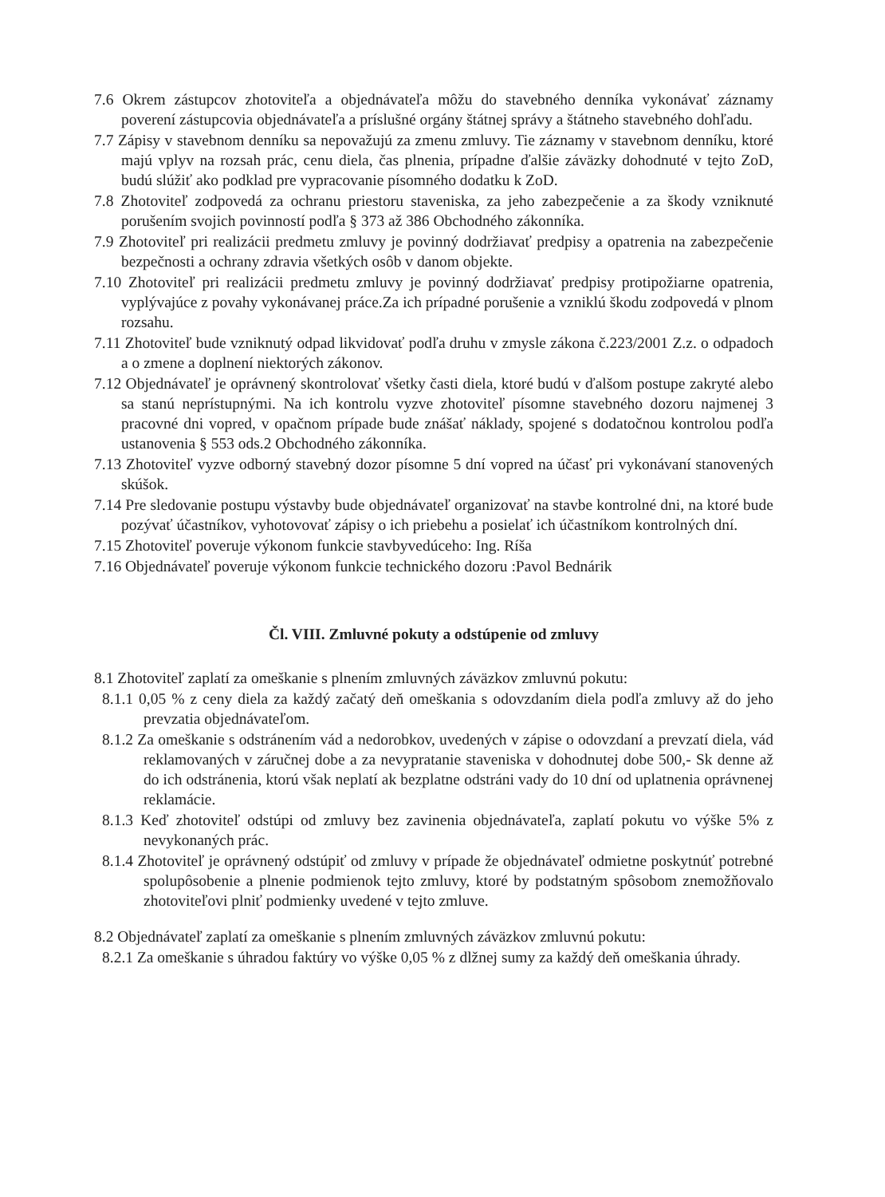7.6 Okrem zástupcov zhotoviteľa a objednávateľa môžu do stavebného denníka vykonávať záznamy poverení zástupcovia objednávateľa a príslušné orgány štátnej správy a štátneho stavebného dohľadu.
7.7 Zápisy v stavebnom denníku sa nepovažujú za zmenu zmluvy. Tie záznamy v stavebnom denníku, ktoré majú vplyv na rozsah prác, cenu diela, čas plnenia, prípadne ďalšie záväzky dohodnuté v tejto ZoD, budú slúžiť ako podklad pre vypracovanie písomného dodatku k ZoD.
7.8 Zhotoviteľ zodpovedá za ochranu priestoru staveniska, za jeho zabezpečenie a za škody vzniknuté porušením svojich povinností podľa § 373 až 386 Obchodného zákonníka.
7.9 Zhotoviteľ pri realizácii predmetu zmluvy je povinný dodržiavať predpisy a opatrenia na zabezpečenie bezpečnosti a ochrany zdravia všetkých osôb v danom objekte.
7.10 Zhotoviteľ pri realizácii predmetu zmluvy je povinný dodržiavať predpisy protipožiarne opatrenia, vyplývajúce z povahy vykonávanej práce.Za ich prípadné porušenie a vzniklú škodu zodpovedá v plnom rozsahu.
7.11 Zhotoviteľ bude vzniknutý odpad likvidovať podľa druhu v zmysle zákona č.223/2001 Z.z. o odpadoch a o zmene a doplnení niektorých zákonov.
7.12 Objednávateľ je oprávnený skontrolovať všetky časti diela, ktoré budú v ďalšom postupe zakryté alebo sa stanú neprístupnými. Na ich kontrolu vyzve zhotoviteľ písomne stavebného dozoru najmenej 3 pracovné dni vopred, v opačnom prípade bude znášať náklady, spojené s dodatočnou kontrolou podľa ustanovenia § 553 ods.2 Obchodného zákonníka.
7.13 Zhotoviteľ vyzve odborný stavebný dozor písomne 5 dní vopred na účasť pri vykonávaní stanovených skúšok.
7.14 Pre sledovanie postupu výstavby bude objednávateľ organizovať na stavbe kontrolné dni, na ktoré bude pozývať účastníkov, vyhotovovať zápisy o ich priebehu a posielať ich účastníkom kontrolných dní.
7.15 Zhotoviteľ poveruje výkonom funkcie stavbyvedúceho: Ing. Ríša
7.16 Objednávateľ poveruje výkonom funkcie technického dozoru :Pavol Bednárik
Čl. VIII. Zmluvné pokuty a odstúpenie od zmluvy
8.1 Zhotoviteľ zaplatí za omeškanie s plnením zmluvných záväzkov zmluvnú pokutu:
8.1.1 0,05 % z ceny diela za každý začatý deň omeškania s odovzdaním diela podľa zmluvy až do jeho prevzatia objednávateľom.
8.1.2 Za omeškanie s odstránením vád a nedorobkov, uvedených v zápise o odovzdaní a prevzatí diela, vád reklamovaných v záručnej dobe a za nevypratanie staveniska v dohodnutej dobe 500,- Sk denne až do ich odstránenia, ktorú však neplatí ak bezplatne odstráni vady do 10 dní od uplatnenia oprávnenej reklamácie.
8.1.3 Keď zhotoviteľ odstúpi od zmluvy bez zavinenia objednávateľa, zaplatí pokutu vo výške 5% z nevykonaných prác.
8.1.4 Zhotoviteľ je oprávnený odstúpiť od zmluvy v prípade že objednávateľ odmietne poskytnúť potrebné spolupôsobenie a plnenie podmienok tejto zmluvy, ktoré by podstatným spôsobom znemožňovalo zhotoviteľovi plniť podmienky uvedené v tejto zmluve.
8.2 Objednávateľ zaplatí za omeškanie s plnením zmluvných záväzkov zmluvnú pokutu:
8.2.1 Za omeškanie s úhradou faktúry vo výške 0,05 % z dlžnej sumy za každý deň omeškania úhrady.